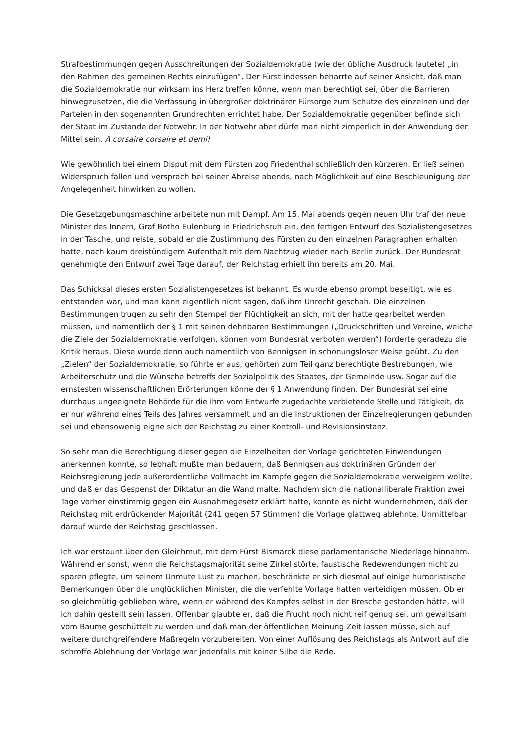Strafbestimmungen gegen Ausschreitungen der Sozialdemokratie (wie der übliche Ausdruck lautete) „in den Rahmen des gemeinen Rechts einzufügen“. Der Fürst indessen beharrte auf seiner Ansicht, daß man die Sozialdemokratie nur wirksam ins Herz treffen könne, wenn man berechtigt sei, über die Barrieren hinwegzusetzen, die die Verfassung in übergroßer doktrinärer Fürsorge zum Schutze des einzelnen und der Parteien in den sogenannten Grundrechten errichtet habe. Der Sozialdemokratie gegenüber befinde sich der Staat im Zustande der Notwehr. In der Notwehr aber dürfe man nicht zimperlich in der Anwendung der Mittel sein. A corsaire corsaire et demi!
Wie gewöhnlich bei einem Disput mit dem Fürsten zog Friedenthal schließlich den kürzeren. Er ließ seinen Widerspruch fallen und versprach bei seiner Abreise abends, nach Möglichkeit auf eine Beschleunigung der Angelegenheit hinwirken zu wollen.
Die Gesetzgebungsmaschine arbeitete nun mit Dampf. Am 15. Mai abends gegen neuen Uhr traf der neue Minister des Innern, Graf Botho Eulenburg in Friedrichsruh ein, den fertigen Entwurf des Sozialistengesetzes in der Tasche, und reiste, sobald er die Zustimmung des Fürsten zu den einzelnen Paragraphen erhalten hatte, nach kaum dreistündigem Aufenthalt mit dem Nachtzug wieder nach Berlin zurück. Der Bundesrat genehmigte den Entwurf zwei Tage darauf, der Reichstag erhielt ihn bereits am 20. Mai.
Das Schicksal dieses ersten Sozialistengesetzes ist bekannt. Es wurde ebenso prompt beseitigt, wie es entstanden war, und man kann eigentlich nicht sagen, daß ihm Unrecht geschah. Die einzelnen Bestimmungen trugen zu sehr den Stempel der Flüchtigkeit an sich, mit der hatte gearbeitet werden müssen, und namentlich der § 1 mit seinen dehnbaren Bestimmungen („Druckschriften und Vereine, welche die Ziele der Sozialdemokratie verfolgen, können vom Bundesrat verboten werden“) forderte geradezu die Kritik heraus. Diese wurde denn auch namentlich von Bennigsen in schonungsloser Weise geübt. Zu den „Zielen“ der Sozialdemokratie, so führte er aus, gehörten zum Teil ganz berechtigte Bestrebungen, wie Arbeiterschutz und die Wünsche betreffs der Sozialpolitik des Staates, der Gemeinde usw. Sogar auf die ernstesten wissenschaftlichen Erörterungen könne der § 1 Anwendung finden. Der Bundesrat sei eine durchaus ungeeignete Behörde für die ihm vom Entwurfe zugedachte verbietende Stelle und Tätigkeit, da er nur während eines Teils des Jahres versammelt und an die Instruktionen der Einzelregierungen gebunden sei und ebensowenig eigne sich der Reichstag zu einer Kontroll- und Revisionsinstanz.
So sehr man die Berechtigung dieser gegen die Einzelheiten der Vorlage gerichteten Einwendungen anerkennen konnte, so lebhaft mußte man bedauern, daß Bennigsen aus doktrinären Gründen der Reichsregierung jede außerordentliche Vollmacht im Kampfe gegen die Sozialdemokratie verweigern wollte, und daß er das Gespenst der Diktatur an die Wand malte. Nachdem sich die nationalliberale Fraktion zwei Tage vorher einstimmig gegen ein Ausnahmegesetz erklärt hatte, konnte es nicht wundernehmen, daß der Reichstag mit erdrückender Majorität (241 gegen 57 Stimmen) die Vorlage glattweg ablehnte. Unmittelbar darauf wurde der Reichstag geschlossen.
Ich war erstaunt über den Gleichmut, mit dem Fürst Bismarck diese parlamentarische Niederlage hinnahm. Während er sonst, wenn die Reichstagsmajorität seine Zirkel störte, faustische Redewendungen nicht zu sparen pflegte, um seinem Unmute Lust zu machen, beschränkte er sich diesmal auf einige humoristische Bemerkungen über die unglücklichen Minister, die die verfehlte Vorlage hatten verteidigen müssen. Ob er so gleichmütig geblieben wäre, wenn er während des Kampfes selbst in der Bresche gestanden hätte, will ich dahin gestellt sein lassen. Offenbar glaubte er, daß die Frucht noch nicht reif genug sei, um gewaltsam vom Baume geschüttelt zu werden und daß man der öffentlichen Meinung Zeit lassen müsse, sich auf weitere durchgreifendere Maßregeln vorzubereiten. Von einer Auflösung des Reichstags als Antwort auf die schroffe Ablehnung der Vorlage war jedenfalls mit keiner Silbe die Rede.